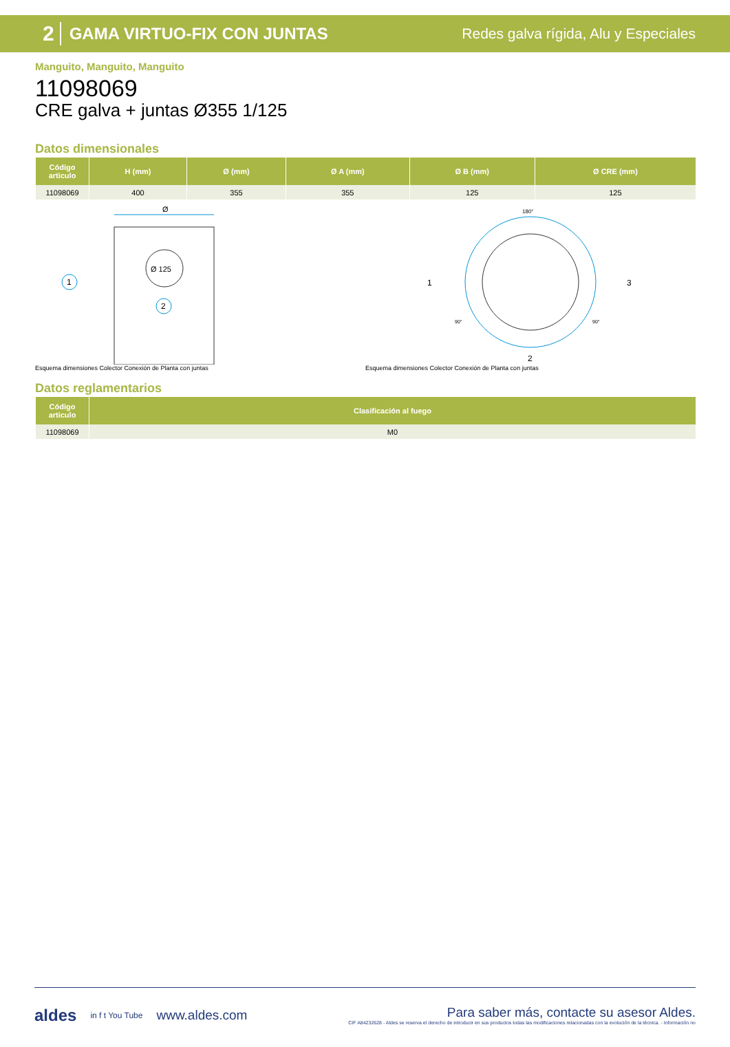2 GAMA VIRTUO-FIX CON JUNTAS Redes galva rígida, Alu y Especiales
Manguito, Manguito, Manguito
11098069
CRE galva + juntas Ø355 1/125
Datos dimensionales
| Código articulo | H (mm) | Ø (mm) | Ø A (mm) | Ø B (mm) | Ø CRE (mm) |
| --- | --- | --- | --- | --- | --- |
| 11098069 | 400 | 355 | 355 | 125 | 125 |
Ø
Ø 125
1
2
Esquema dimensiones Colector Conexión de Planta con juntas
180°
1
3
2
90°
90°
Esquema dimensiones Colector Conexión de Planta con juntas
Datos reglamentarios
| Código articulo | Clasificación al fuego |
| --- | --- |
| 11098069 | M0 |
aldes in f t You Tube www.aldes.com
Para saber más, contacte su asesor Aldes.
CIF A84232628 - Aldes se reserva el derecho de introducir en sus productos todas las modificaciones relacionadas con la evolución de la técnica. - Información no